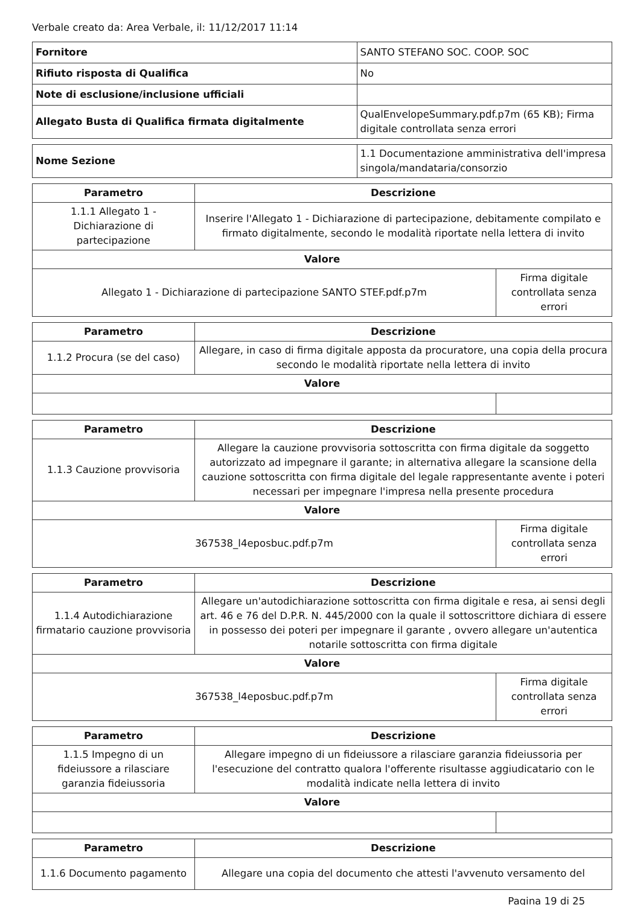Verbale creato da: Area Verbale, il: 11/12/2017 11:14
| Fornitore | SANTO STEFANO SOC. COOP. SOC |
| Rifiuto risposta di Qualifica | No |
| Note di esclusione/inclusione ufficiali | |
| Allegato Busta di Qualifica firmata digitalmente | QualEnvelopeSummary.pdf.p7m (65 KB); Firma digitale controllata senza errori |
| Nome Sezione | 1.1 Documentazione amministrativa dell'impresa singola/mandataria/consorzio |
| Parametro | Descrizione | |
| --- | --- | --- |
| 1.1.1 Allegato 1 - Dichiarazione di partecipazione | Inserire l'Allegato 1 - Dichiarazione di partecipazione, debitamente compilato e firmato digitalmente, secondo le modalità riportate nella lettera di invito | |
| Valore | | |
| Allegato 1 - Dichiarazione di partecipazione SANTO STEF.pdf.p7m | | Firma digitale controllata senza errori |
| Parametro | Descrizione | |
| --- | --- | --- |
| 1.1.2 Procura (se del caso) | Allegare, in caso di firma digitale apposta da procuratore, una copia della procura secondo le modalità riportate nella lettera di invito | |
| Valore | | |
| Parametro | Descrizione | |
| --- | --- | --- |
| 1.1.3 Cauzione provvisoria | Allegare la cauzione provvisoria sottoscritta con firma digitale da soggetto autorizzato ad impegnare il garante; in alternativa allegare la scansione della cauzione sottoscritta con firma digitale del legale rappresentante avente i poteri necessari per impegnare l'impresa nella presente procedura | |
| Valore | | |
| 367538_l4eposbuc.pdf.p7m | | Firma digitale controllata senza errori |
| Parametro | Descrizione | |
| --- | --- | --- |
| 1.1.4 Autodichiarazione firmatario cauzione provvisoria | Allegare un'autodichiarazione sottoscritta con firma digitale e resa, ai sensi degli art. 46 e 76 del D.P.R. N. 445/2000 con la quale il sottoscrittore dichiara di essere in possesso dei poteri per impegnare il garante , ovvero allegare un'autentica notarile sottoscritta con firma digitale | |
| Valore | | |
| 367538_l4eposbuc.pdf.p7m | | Firma digitale controllata senza errori |
| Parametro | Descrizione | |
| --- | --- | --- |
| 1.1.5 Impegno di un fideiussore a rilasciare garanzia fideiussoria | Allegare impegno di un fideiussore a rilasciare garanzia fideiussoria per l'esecuzione del contratto qualora l'offerente risultasse aggiudicatario con le modalità indicate nella lettera di invito | |
| Valore | | |
| Parametro | Descrizione |
| --- | --- |
| 1.1.6 Documento pagamento | Allegare una copia del documento che attesti l'avvenuto versamento del |
Pagina 19 di 25